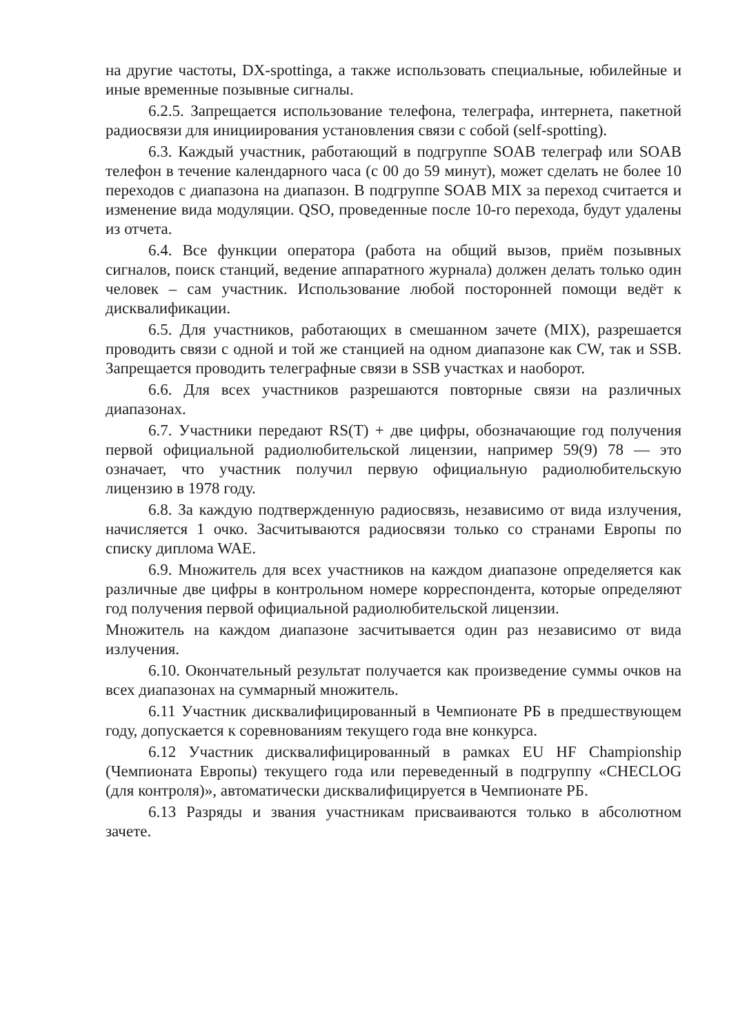на другие частоты, DX-spottinga, а также использовать специальные, юбилейные и иные временные позывные сигналы.
6.2.5. Запрещается использование телефона, телеграфа, интернета, пакетной радиосвязи для инициирования установления связи с собой (self-spotting).
6.3. Каждый участник, работающий в подгруппе SOAB телеграф или SOAB телефон в течение календарного часа (с 00 до 59 минут), может сделать не более 10 переходов с диапазона на диапазон. В подгруппе SOAB MIX за переход считается и изменение вида модуляции. QSO, проведенные после 10-го перехода, будут удалены из отчета.
6.4. Все функции оператора (работа на общий вызов, приём позывных сигналов, поиск станций, ведение аппаратного журнала) должен делать только один человек – сам участник. Использование любой посторонней помощи ведёт к дисквалификации.
6.5. Для участников, работающих в смешанном зачете (MIX), разрешается проводить связи с одной и той же станцией на одном диапазоне как CW, так и SSB. Запрещается проводить телеграфные связи в SSB участках и наоборот.
6.6. Для всех участников разрешаются повторные связи на различных диапазонах.
6.7. Участники передают RS(T) + две цифры, обозначающие год получения первой официальной радиолюбительской лицензии, например 59(9) 78 — это означает, что участник получил первую официальную радиолюбительскую лицензию в 1978 году.
6.8. За каждую подтвержденную радиосвязь, независимо от вида излучения, начисляется 1 очко. Засчитываются радиосвязи только со странами Европы по списку диплома WAE.
6.9. Множитель для всех участников на каждом диапазоне определяется как различные две цифры в контрольном номере корреспондента, которые определяют год получения первой официальной радиолюбительской лицензии.
Множитель на каждом диапазоне засчитывается один раз независимо от вида излучения.
6.10. Окончательный результат получается как произведение суммы очков на всех диапазонах на суммарный множитель.
6.11 Участник дисквалифицированный в Чемпионате РБ в предшествующем году, допускается к соревнованиям текущего года вне конкурса.
6.12 Участник дисквалифицированный в рамках EU HF Championship (Чемпионата Европы) текущего года или переведенный в подгруппу «CHECLOG (для контроля)», автоматически дисквалифицируется в Чемпионате РБ.
6.13 Разряды и звания участникам присваиваются только в абсолютном зачете.